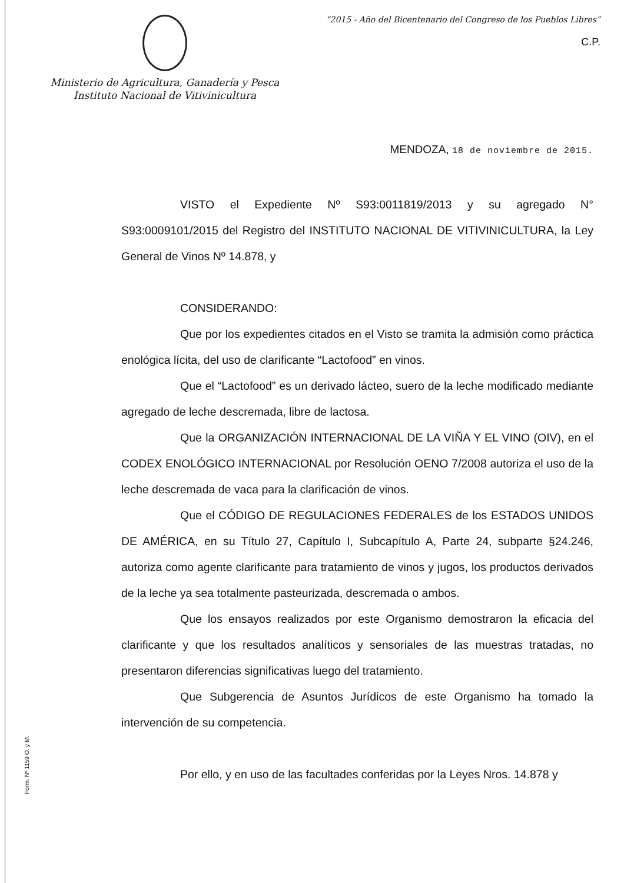Ministerio de Agricultura, Ganadería y Pesca
Instituto Nacional de Vitivinicultura
“2015 - Año del Bicentenario del Congreso de los Pueblos Libres”
C.P.
MENDOZA, 18 de noviembre de 2015.
VISTO el Expediente Nº S93:0011819/2013 y su agregado N° S93:0009101/2015 del Registro del INSTITUTO NACIONAL DE VITIVINICULTURA, la Ley General de Vinos Nº 14.878, y
CONSIDERANDO:
Que por los expedientes citados en el Visto se tramita la admisión como práctica enológica lícita, del uso de clarificante “Lactofood” en vinos.
Que el “Lactofood” es un derivado lácteo, suero de la leche modificado mediante agregado de leche descremada, libre de lactosa.
Que la ORGANIZACIÓN INTERNACIONAL DE LA VIÑA Y EL VINO (OIV), en el CODEX ENOLÓGICO INTERNACIONAL por Resolución OENO 7/2008 autoriza el uso de la leche descremada de vaca para la clarificación de vinos.
Que el CÓDIGO DE REGULACIONES FEDERALES de los ESTADOS UNIDOS DE AMÉRICA, en su Título 27, Capítulo I, Subcapítulo A, Parte 24, subparte §24.246, autoriza como agente clarificante para tratamiento de vinos y jugos, los productos derivados de la leche ya sea totalmente pasteurizada, descremada o ambos.
Que los ensayos realizados por este Organismo demostraron la eficacia del clarificante y que los resultados analíticos y sensoriales de las muestras tratadas, no presentaron diferencias significativas luego del tratamiento.
Que Subgerencia de Asuntos Jurídicos de este Organismo ha tomado la intervención de su competencia.
Por ello, y en uso de las facultades conferidas por la Leyes Nros. 14.878 y
Form. Nº 1159 O. y M.